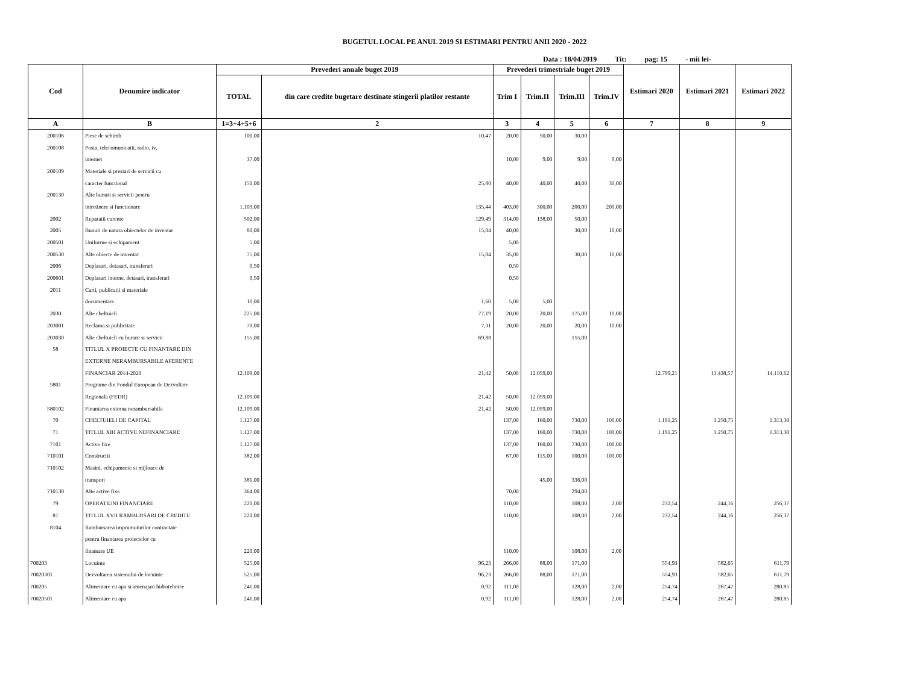BUGETUL LOCAL PE ANUL 2019 SI ESTIMARI PENTRU ANII 2020 - 2022
Data : 18/04/2019 Tit: pag: 15 - mii lei-
| Cod | Denumire indicator | Prevederi anuale buget 2019 | | Prevederi trimestriale buget 2019 | | | | Estimari 2020 | Estimari 2021 | Estimari 2022 |
| --- | --- | --- | --- | --- | --- | --- | --- | --- | --- | --- |
| | | TOTAL | din care credite bugetare destinate stingerii platilor restante | Trim I | Trim.II | Trim.III | Trim.IV | | | |
| A | B | 1=3+4+5+6 | 2 | 3 | 4 | 5 | 6 | 7 | 8 | 9 |
| 200106 | Piese de schimb | 100,00 | 10,47 | 20,00 | 50,00 | 30,00 | | | | |
| 200108 | Posta, telecomunicatii, radio, tv, | | | | | | | | | |
| | internet | 37,00 | | 10,00 | 9,00 | 9,00 | 9,00 | | | |
| 200109 | Materiale si prestari de servicii cu | | | | | | | | | |
| | caracter functional | 150,00 | 25,80 | 40,00 | 40,00 | 40,00 | 30,00 | | | |
| 200130 | Alte bunuri si servicii pentru | | | | | | | | | |
| | intretinere si functionare | 1.103,00 | 135,44 | 403,00 | 300,00 | 200,00 | 200,00 | | | |
| 2002 | Reparatii curente | 502,00 | 129,49 | 314,00 | 138,00 | 50,00 | | | | |
| 2005 | Bunuri de natura obiectelor de inventar | 80,00 | 15,04 | 40,00 | | 30,00 | 10,00 | | | |
| 200501 | Uniforme si echipament | 5,00 | | 5,00 | | | | | | |
| 200530 | Alte obiecte de inventar | 75,00 | 15,04 | 35,00 | | 30,00 | 10,00 | | | |
| 2006 | Deplasari, detasari, transferari | 0,50 | | 0,50 | | | | | | |
| 200601 | Deplasari interne, detasari, transferari | 0,50 | | 0,50 | | | | | | |
| 2011 | Carti, publicatii si materiale | | | | | | | | | |
| | documentare | 10,00 | 1,60 | 5,00 | 5,00 | | | | | |
| 2030 | Alte cheltuieli | 225,00 | 77,19 | 20,00 | 20,00 | 175,00 | 10,00 | | | |
| 203001 | Reclama si publicitate | 70,00 | 7,31 | 20,00 | 20,00 | 20,00 | 10,00 | | | |
| 203030 | Alte cheltuieli cu bunuri si servicii | 155,00 | 69,88 | | | 155,00 | | | | |
| 58 | TITLUL X PROIECTE CU FINANTARE DIN | | | | | | | | | |
| | EXTERNE NERAMBURSABILE AFERENTE | | | | | | | | | |
| | FINANCIAR 2014-2020 | 12.109,00 | 21,42 | 50,00 | 12.059,00 | | | 12.799,21 | 13.438,57 | 14.110,62 |
| 5801 | Programe din Fondul European de Dezvoltare | | | | | | | | | |
| | Regionala (FEDR) | 12.109,00 | 21,42 | 50,00 | 12.059,00 | | | | | |
| 580102 | Finantarea externa nerambursabila | 12.109,00 | 21,42 | 50,00 | 12.059,00 | | | | | |
| 70 | CHELTUIELI DE CAPITAL | 1.127,00 | | 137,00 | 160,00 | 730,00 | 100,00 | 1.191,25 | 1.250,75 | 1.313,30 |
| 71 | TITLUL XIII ACTIVE NEFINANCIARE | 1.127,00 | | 137,00 | 160,00 | 730,00 | 100,00 | 1.191,25 | 1.250,75 | 1.313,30 |
| 7101 | Active fixe | 1.127,00 | | 137,00 | 160,00 | 730,00 | 100,00 | | | |
| 710101 | Constructii | 382,00 | | 67,00 | 115,00 | 100,00 | 100,00 | | | |
| 710102 | Masini, echipamente si mijloace de | | | | | | | | | |
| | transport | 381,00 | | | 45,00 | 336,00 | | | | |
| 710130 | Alte active fixe | 364,00 | | 70,00 | | 294,00 | | | | |
| 79 | OPERATIUNI FINANCIARE | 220,00 | | 110,00 | | 108,00 | 2,00 | 232,54 | 244,16 | 256,37 |
| 81 | TITLUL XVII RAMBURSARI DE CREDITE | 220,00 | | 110,00 | | 108,00 | 2,00 | 232,54 | 244,16 | 256,37 |
| 8104 | Rambursarea imprumuturilor contractate | | | | | | | | | |
| | pentru finantarea proiectelor cu | | | | | | | | | |
| | finantare UE | 220,00 | | 110,00 | | 108,00 | 2,00 | | | |
| 700203 | Locuinte | 525,00 | 96,23 | 266,00 | 88,00 | 171,00 | | 554,93 | 582,65 | 611,79 |
| 70020301 | Dezvoltarea sistemului de locuinte | 525,00 | 96,23 | 266,00 | 88,00 | 171,00 | | 554,93 | 582,65 | 611,79 |
| 700205 | Alimentare cu apa si amenajari hidrotehnice | 241,00 | 0,92 | 111,00 | | 128,00 | 2,00 | 254,74 | 267,47 | 280,85 |
| 70020501 | Alimentare cu apa | 241,00 | 0,92 | 111,00 | | 128,00 | 2,00 | 254,74 | 267,47 | 280,85 |